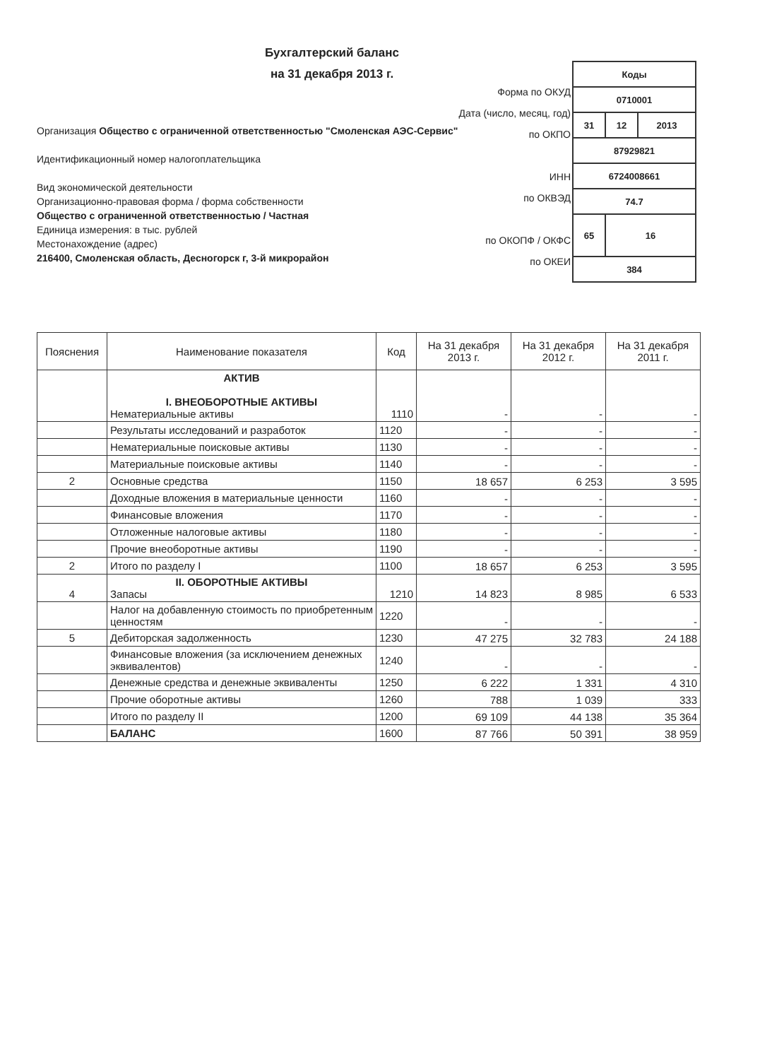Бухгалтерский баланс
на 31 декабря 2013 г.
Форма по ОКУД
Дата (число, месяц, год)
по ОКПО
ИНН
по ОКВЭД
по ОКОПФ / ОКФС
по ОКЕИ
| Коды | | |
| 0710001 | | |
| 31 | 12 | 2013 |
| 87929821 | | |
| 6724008661 | | |
| 74.7 | | |
| 65 | 16 | |
| 384 | | |
Организация Общество с ограниченной ответственностью "Смоленская АЭС-Сервис"
Идентификационный номер налогоплательщика
Вид экономической деятельности
Организационно-правовая форма / форма собственности
Общество с ограниченной ответственностью / Частная
Единица измерения: в тыс. рублей
Местонахождение (адрес)
216400, Смоленская область, Десногорск г, 3-й микрорайон
| Пояснения | Наименование показателя | Код | На 31 декабря 2013 г. | На 31 декабря 2012 г. | На 31 декабря 2011 г. |
| --- | --- | --- | --- | --- | --- |
| | АКТИВ I. ВНЕОБОРОТНЫЕ АКТИВЫ Нематериальные активы | 1110 | - | - | - |
| | Результаты исследований и разработок | 1120 | - | - | - |
| | Нематериальные поисковые активы | 1130 | - | - | - |
| | Материальные поисковые активы | 1140 | - | - | - |
| 2 | Основные средства | 1150 | 18 657 | 6 253 | 3 595 |
| | Доходные вложения в материальные ценности | 1160 | - | - | - |
| | Финансовые вложения | 1170 | - | - | - |
| | Отложенные налоговые активы | 1180 | - | - | - |
| | Прочие внеоборотные активы | 1190 | - | - | - |
| 2 | Итого по разделу I | 1100 | 18 657 | 6 253 | 3 595 |
| 4 | II. ОБОРОТНЫЕ АКТИВЫ Запасы | 1210 | 14 823 | 8 985 | 6 533 |
| | Налог на добавленную стоимость по приобретенным ценностям | 1220 | - | - | - |
| 5 | Дебиторская задолженность | 1230 | 47 275 | 32 783 | 24 188 |
| | Финансовые вложения (за исключением денежных эквивалентов) | 1240 | - | - | - |
| | Денежные средства и денежные эквиваленты | 1250 | 6 222 | 1 331 | 4 310 |
| | Прочие оборотные активы | 1260 | 788 | 1 039 | 333 |
| | Итого по разделу II | 1200 | 69 109 | 44 138 | 35 364 |
| | БАЛАНС | 1600 | 87 766 | 50 391 | 38 959 |